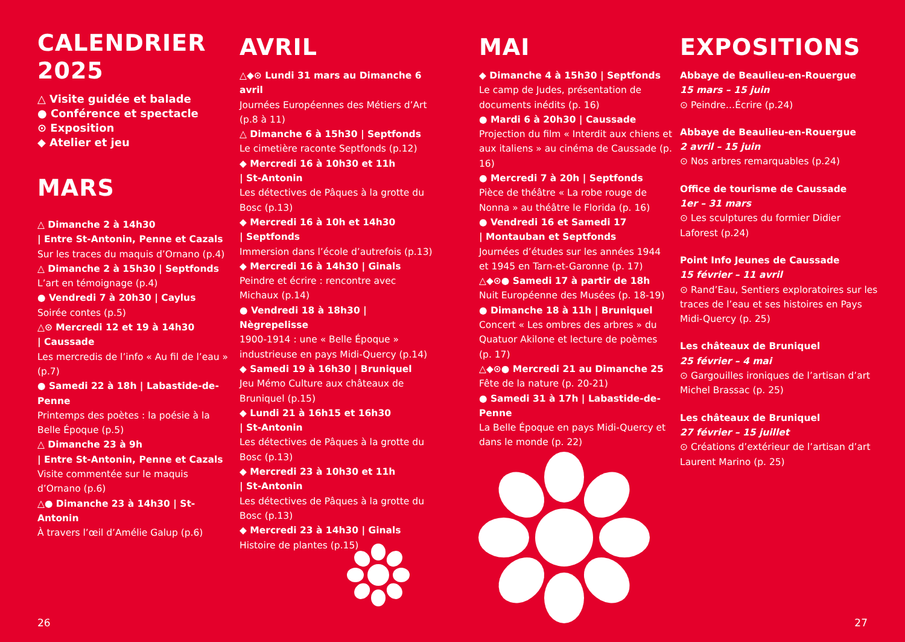CALENDRIER
2025
△ Visite guidée et balade
● Conférence et spectacle
⊙ Exposition
◆ Atelier et jeu
MARS
△ Dimanche 2 à 14h30
| Entre St-Antonin, Penne et Cazals
Sur les traces du maquis d’Ornano (p.4)
△ Dimanche 2 à 15h30 | Septfonds
L’art en témoignage (p.4)
● Vendredi 7 à 20h30 | Caylus
Soirée contes (p.5)
△⊙ Mercredi 12 et 19 à 14h30
| Caussade
Les mercredis de l’info « Au fil de l’eau » (p.7)
● Samedi 22 à 18h | Labastide-de-Penne
Printemps des poètes : la poésie à la Belle Époque (p.5)
△ Dimanche 23 à 9h
| Entre St-Antonin, Penne et Cazals
Visite commentée sur le maquis d’Ornano (p.6)
△● Dimanche 23 à 14h30 | St-Antonin
À travers l’œil d’Amélie Galup (p.6)
AVRIL
△◆⊙ Lundi 31 mars au Dimanche 6 avril
Journées Européennes des Métiers d’Art (p.8 à 11)
△ Dimanche 6 à 15h30 | Septfonds
Le cimetière raconte Septfonds (p.12)
◆ Mercredi 16 à 10h30 et 11h
| St-Antonin
Les détectives de Pâques à la grotte du Bosc (p.13)
◆ Mercredi 16 à 10h et 14h30
| Septfonds
Immersion dans l’école d’autrefois (p.13)
◆ Mercredi 16 à 14h30 | Ginals
Peindre et écrire : rencontre avec Michaux (p.14)
● Vendredi 18 à 18h30 | Nègrepelisse
1900-1914 : une « Belle Époque » industrieuse en pays Midi-Quercy (p.14)
◆ Samedi 19 à 16h30 | Bruniquel
Jeu Mémo Culture aux châteaux de Bruniquel (p.15)
◆ Lundi 21 à 16h15 et 16h30
| St-Antonin
Les détectives de Pâques à la grotte du Bosc (p.13)
◆ Mercredi 23 à 10h30 et 11h
| St-Antonin
Les détectives de Pâques à la grotte du Bosc (p.13)
◆ Mercredi 23 à 14h30 | Ginals
Histoire de plantes (p.15)
MAI
◆ Dimanche 4 à 15h30 | Septfonds
Le camp de Judes, présentation de documents inédits (p. 16)
● Mardi 6 à 20h30 | Caussade
Projection du film « Interdit aux chiens et aux italiens » au cinéma de Caussade (p. 16)
● Mercredi 7 à 20h | Septfonds
Pièce de théâtre « La robe rouge de Nonna » au théâtre le Florida (p. 16)
● Vendredi 16 et Samedi 17
| Montauban et Septfonds
Journées d’études sur les années 1944 et 1945 en Tarn-et-Garonne (p. 17)
△◆⊙● Samedi 17 à partir de 18h
Nuit Européenne des Musées (p. 18-19)
● Dimanche 18 à 11h | Bruniquel
Concert « Les ombres des arbres » du Quatuor Akilone et lecture de poèmes (p. 17)
△◆⊙● Mercredi 21 au Dimanche 25
Fête de la nature (p. 20-21)
● Samedi 31 à 17h | Labastide-de-Penne
La Belle Époque en pays Midi-Quercy et dans le monde (p. 22)
EXPOSITIONS
Abbaye de Beaulieu-en-Rouergue
15 mars – 15 juin
⊙ Peindre…Écrire (p.24)
Abbaye de Beaulieu-en-Rouergue
2 avril – 15 juin
⊙ Nos arbres remarquables (p.24)
Office de tourisme de Caussade
1er – 31 mars
⊙ Les sculptures du formier Didier Laforest (p.24)
Point Info Jeunes de Caussade
15 février – 11 avril
⊙ Rand’Eau, Sentiers exploratoires sur les traces de l’eau et ses histoires en Pays Midi-Quercy (p. 25)
Les châteaux de Bruniquel
25 février – 4 mai
⊙ Gargouilles ironiques de l’artisan d’art Michel Brassac (p. 25)
Les châteaux de Bruniquel
27 février – 15 juillet
⊙ Créations d’extérieur de l’artisan d’art Laurent Marino (p. 25)
26 27